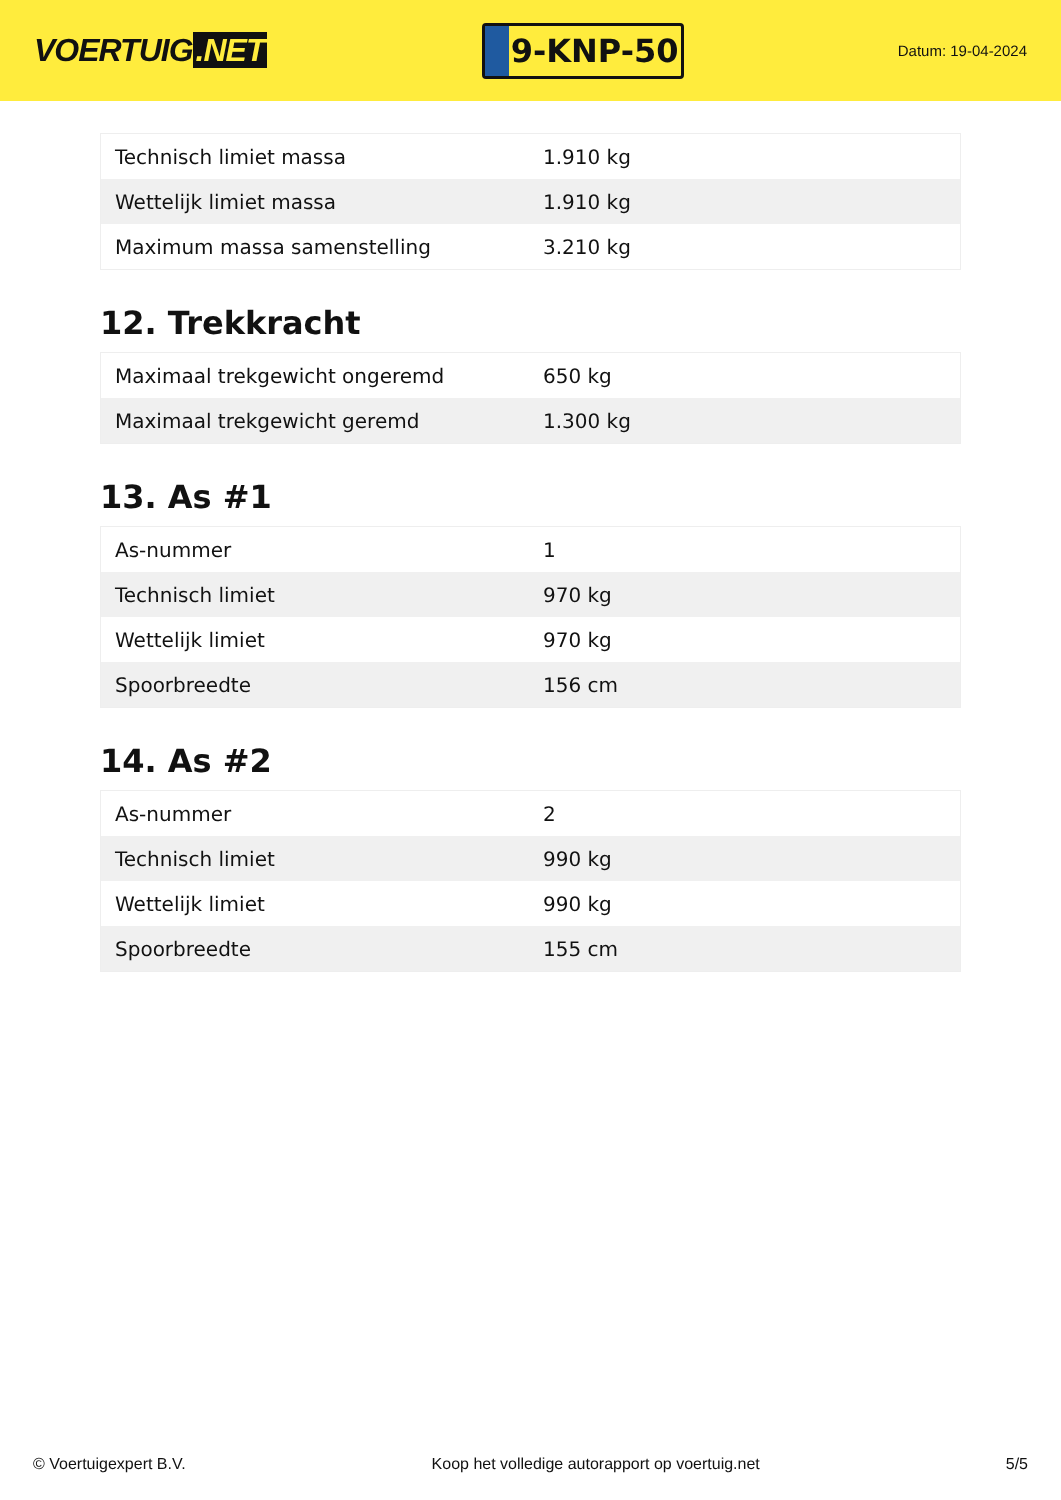VOERTUIG.NET
9-KNP-50
Datum: 19-04-2024
| Technisch limiet massa | 1.910 kg |
| Wettelijk limiet massa | 1.910 kg |
| Maximum massa samenstelling | 3.210 kg |
12. Trekkracht
| Maximaal trekgewicht ongeremd | 650 kg |
| Maximaal trekgewicht geremd | 1.300 kg |
13. As #1
| As-nummer | 1 |
| Technisch limiet | 970 kg |
| Wettelijk limiet | 970 kg |
| Spoorbreedte | 156 cm |
14. As #2
| As-nummer | 2 |
| Technisch limiet | 990 kg |
| Wettelijk limiet | 990 kg |
| Spoorbreedte | 155 cm |
© Voertuigexpert B.V. Koop het volledige autorapport op voertuig.net 5/5